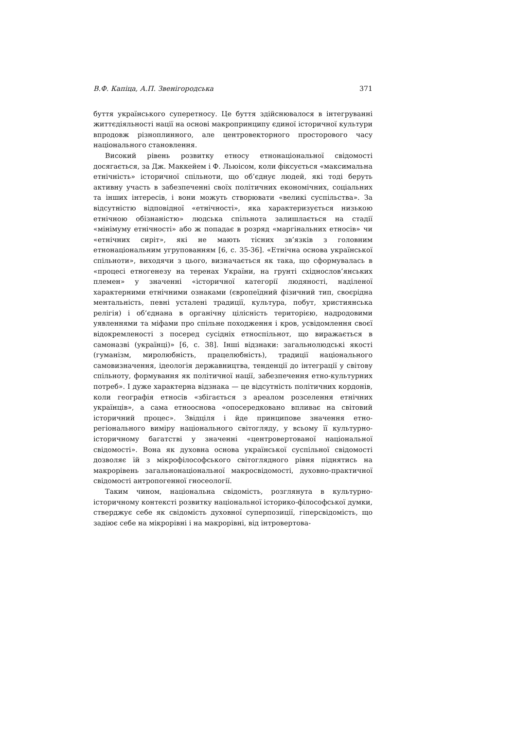В.Ф. Капіца, А.П. Звенігородська 371
буття українського суперетносу. Це буття здійснювалося в інтегруванні життєдіяльності нації на основі макропринципу єдиної історичної культури впродовж різноплинного, але центровекторного просторового часу національного становлення.
Високий рівень розвитку етносу етнонаціональної свідомості досягається, за Дж. Маккейем і Ф. Льюісом, коли фіксується «максимальна етнічність» історичної спільноти, що об’єднує людей, які тоді беруть активну участь в забезпеченні своїх політичних економічних, соціальних та інших інтересів, і вони можуть створювати «великі суспільства». За відсутністю відповідної «етнічності», яка характеризується низькою етнічною обізнаністю» людська спільнота залишлається на стадії «мінімуму етнічності» або ж попадає в розряд «маргінальних етносів» чи «етнічних сиріт», які не мають тісних зв’язків з головним етнонаціональним угрупованням [6, с. 35-36]. «Етнічна основа української спільноти», виходячи з цього, визначається як така, що сформувалась в «процесі етногенезу на теренах України, на грунті східнослов’янських племен» у значенні «історичної категорії людяності, наділеної характерними етнічними ознаками (європеїдний фізичний тип, своєрідна ментальність, певні усталені традиції, культура, побут, християнська релігія) і об’єднана в органічну цілісність територією, надродовими уявленнями та міфами про спільне походження і кров, усвідомлення своєї відокремленості з посеред сусідніх етноспільнот, що виражається в самоназві (українці)» [6, с. 38]. Інші відзнаки: загальнолюдські якості (гуманізм, миролюбність, працелюбність), традиції національного самовизначення, ідеологія державництва, тенденції до інтеграції у світову спільноту, формування як політичної нації, забезпечення етно-культурних потреб». І дуже характерна відзнака — це відсутність політичних кордонів, коли географія етносів «збігається з ареалом розселення етнічних українців», а сама етнооснова «опосередковано впливає на світовий історичний процес». Звідціля і йде принципове значення етно-регіонального виміру національного світогляду, у всьому її культурно-історичному багатстві у значенні «центровертованої національної свідомості». Вона як духовна основа української суспільної свідомості дозволяє їй з мікрофілософського світоглядного рівня піднятись на макрорівень загальнонаціональної макросвідомості, духовно-практичної свідомості антропогенної гносеології.
Таким чином, національна свідомість, розглянута в культурно-історичному контексті розвитку національної історико-філософської думки, стверджує себе як свідомість духовної суперпозиції, гіперсвідомість, що задіює себе на мікрорівні і на макрорівні, від інтровертова-